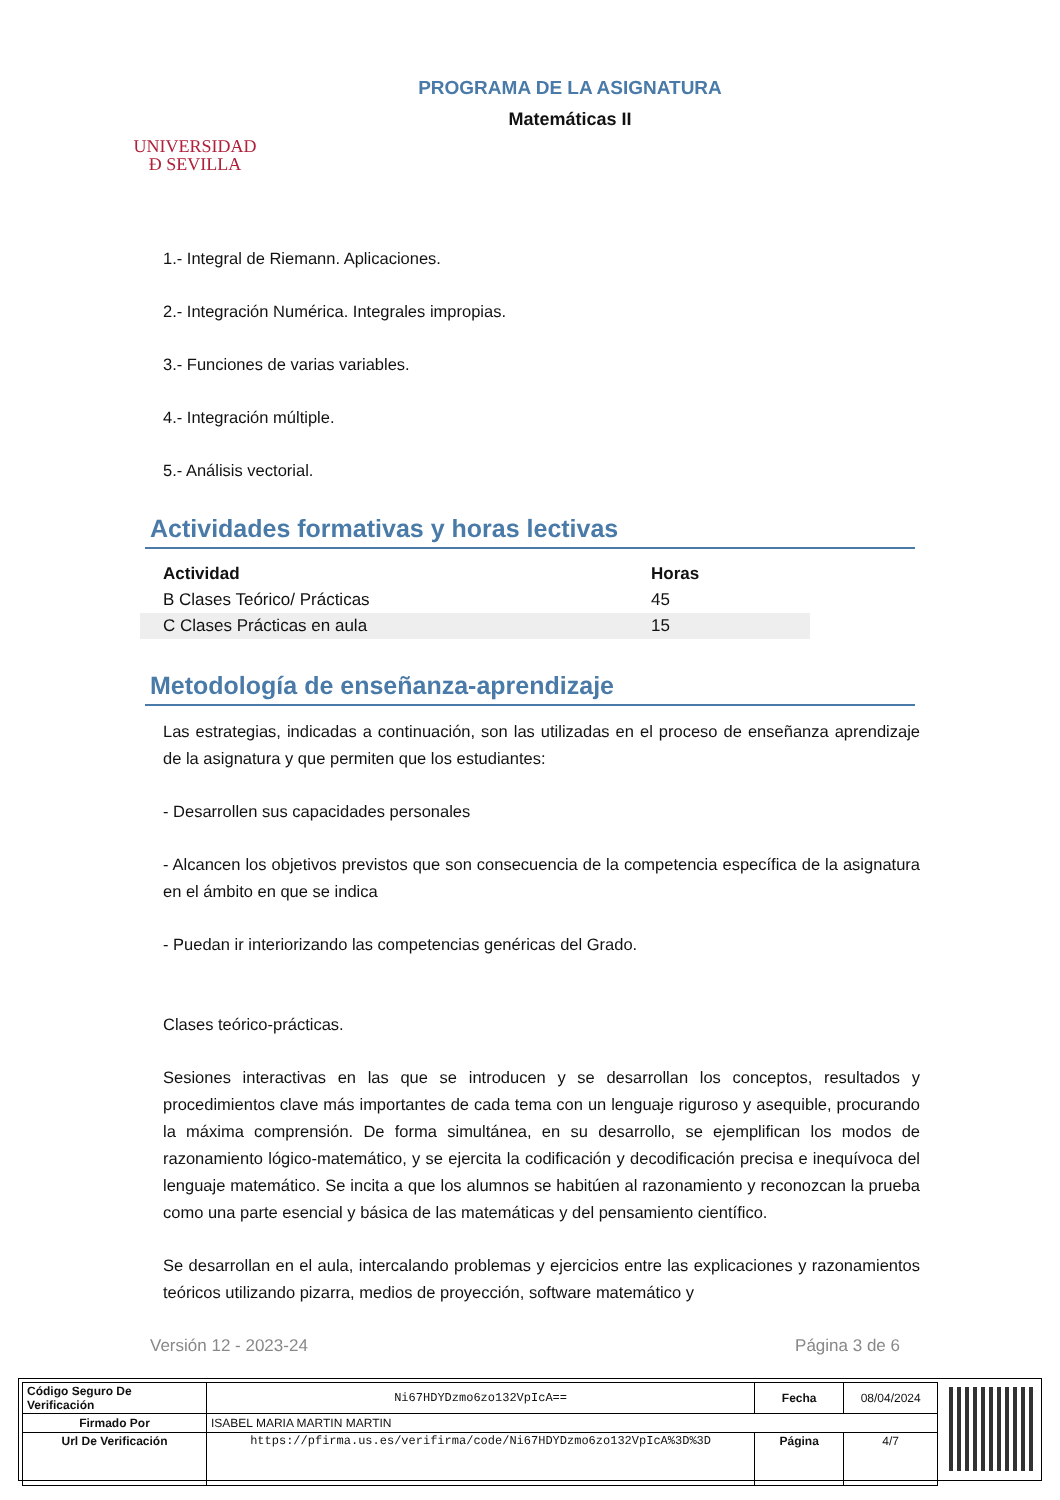UNIVERSIDAD
Ð SEVILLA
PROGRAMA DE LA ASIGNATURA
Matemáticas II
1.- Integral de Riemann. Aplicaciones.
2.- Integración Numérica. Integrales impropias.
3.- Funciones de varias variables.
4.- Integración múltiple.
5.- Análisis vectorial.
Actividades formativas y horas lectivas
| Actividad | Horas |
| --- | --- |
| B Clases Teórico/ Prácticas | 45 |
| C Clases Prácticas en aula | 15 |
Metodología de enseñanza-aprendizaje
Las estrategias, indicadas a continuación, son las utilizadas en el proceso de enseñanza aprendizaje de la asignatura y que permiten que los estudiantes:
- Desarrollen sus capacidades personales
- Alcancen los objetivos previstos que son consecuencia de la competencia específica de la asignatura en el ámbito en que se indica
- Puedan ir interiorizando las competencias genéricas del Grado.
Clases teórico-prácticas.
Sesiones interactivas en las que se introducen y se desarrollan los conceptos, resultados y procedimientos clave más importantes de cada tema con un lenguaje riguroso y asequible, procurando la máxima comprensión. De forma simultánea, en su desarrollo, se ejemplifican los modos de razonamiento lógico-matemático, y se ejercita la codificación y decodificación precisa e inequívoca del lenguaje matemático. Se incita a que los alumnos se habitúen al razonamiento y reconozcan la prueba como una parte esencial y básica de las matemáticas y del pensamiento científico.
Se desarrollan en el aula, intercalando problemas y ejercicios entre las explicaciones y razonamientos teóricos utilizando pizarra, medios de proyección, software matemático y
Versión 12 - 2023-24 Página 3 de 6
| Código Seguro De Verificación | Ni67HDYDzmo6zo132VpIcA== | Fecha | 08/04/2024 |
| Firmado Por | ISABEL MARIA MARTIN MARTIN | | |
| Url De Verificación | https://pfirma.us.es/verifirma/code/Ni67HDYDzmo6zo132VpIcA%3D%3D | Página | 4/7 |